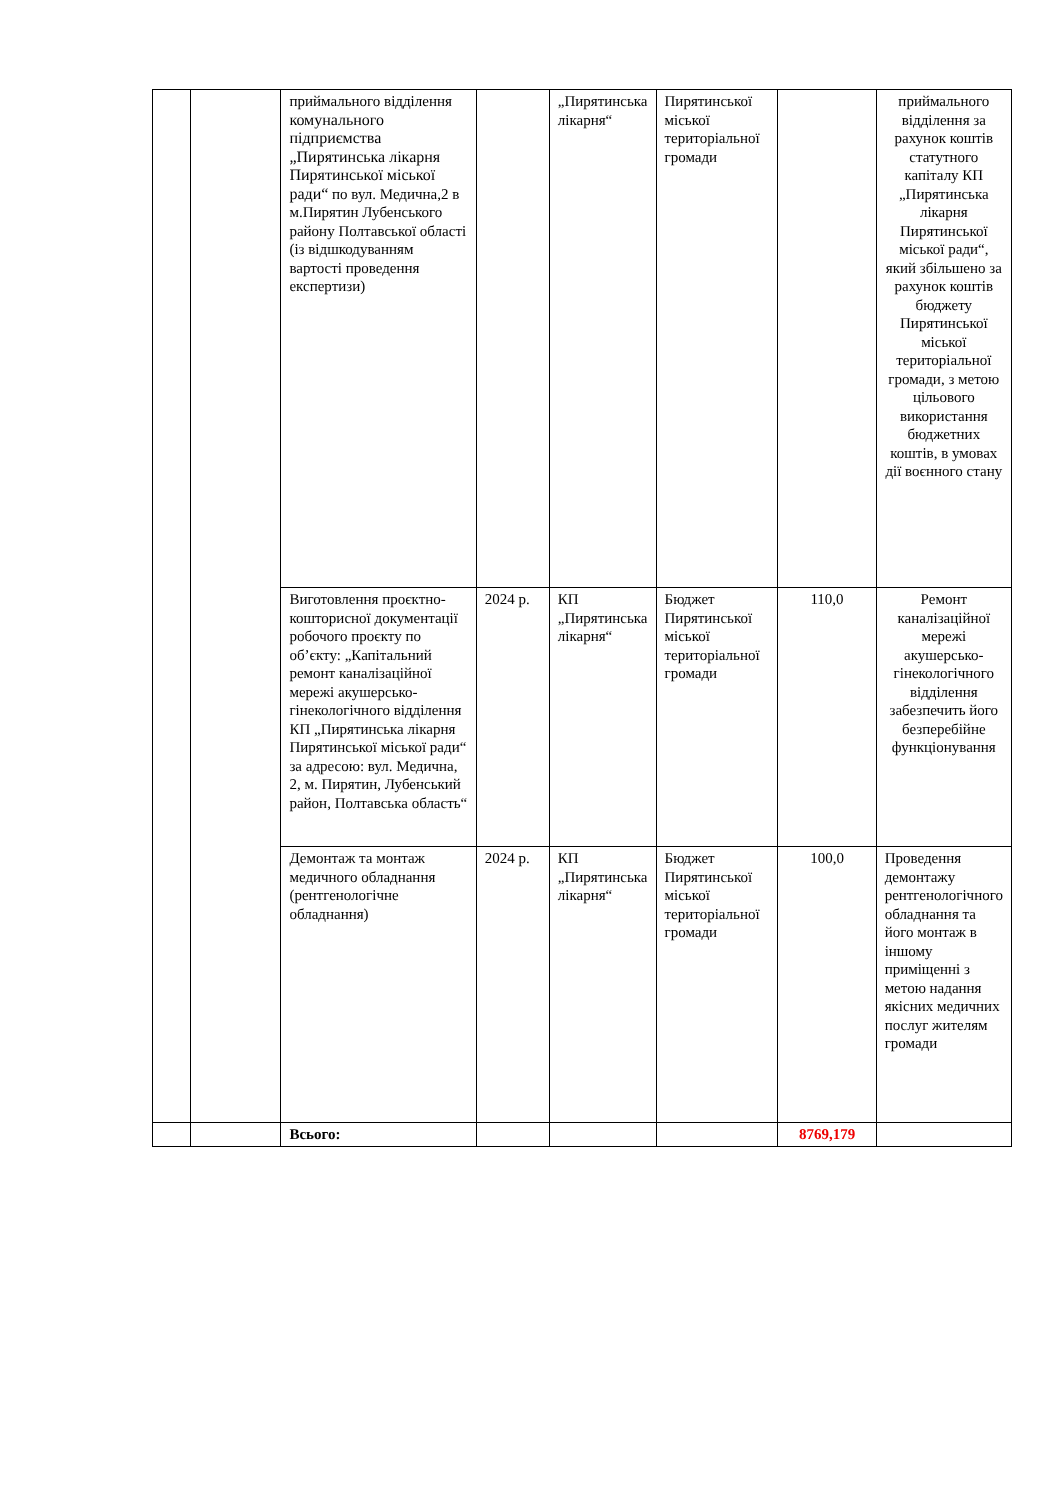| | | приймального відділення комунального підприємства „Пирятинська лікарня Пирятинської міської ради“ по вул. Медична,2 в м.Пирятин Лубенського району Полтавської області (із відшкодуванням вартості проведення експертизи) | | „Пирятинська лікарня“ | Пирятинської міської територіальної громади | | приймального відділення за рахунок коштів статутного капіталу КП „Пирятинська лікарня Пирятинської міської ради“, який збільшено за рахунок коштів бюджету Пирятинської міської територіальної громади, з метою цільового використання бюджетних коштів, в умовах дії воєнного стану |
| | | Виготовлення проєктно-кошторисної документації робочого проєкту по об’єкту: „Капітальний ремонт каналізаційної мережі акушерсько-гінекологічного відділення КП „Пирятинська лікарня Пирятинської міської ради“ за адресою: вул. Медична, 2, м. Пирятин, Лубенський район, Полтавська область“ | 2024 р. | КП „Пирятинська лікарня“ | Бюджет Пирятинської міської територіальної громади | 110,0 | Ремонт каналізаційної мережі акушерсько-гінекологічного відділення забезпечить його безперебійне функціонування |
| | | Демонтаж та монтаж медичного обладнання (рентгенологічне обладнання) | 2024 р. | КП „Пирятинська лікарня“ | Бюджет Пирятинської міської територіальної громади | 100,0 | Проведення демонтажу рентгенологічного обладнання та його монтаж в іншому приміщенні з метою надання якісних медичних послуг жителям громади |
| | | Всього: | | | | 8769,179 | |